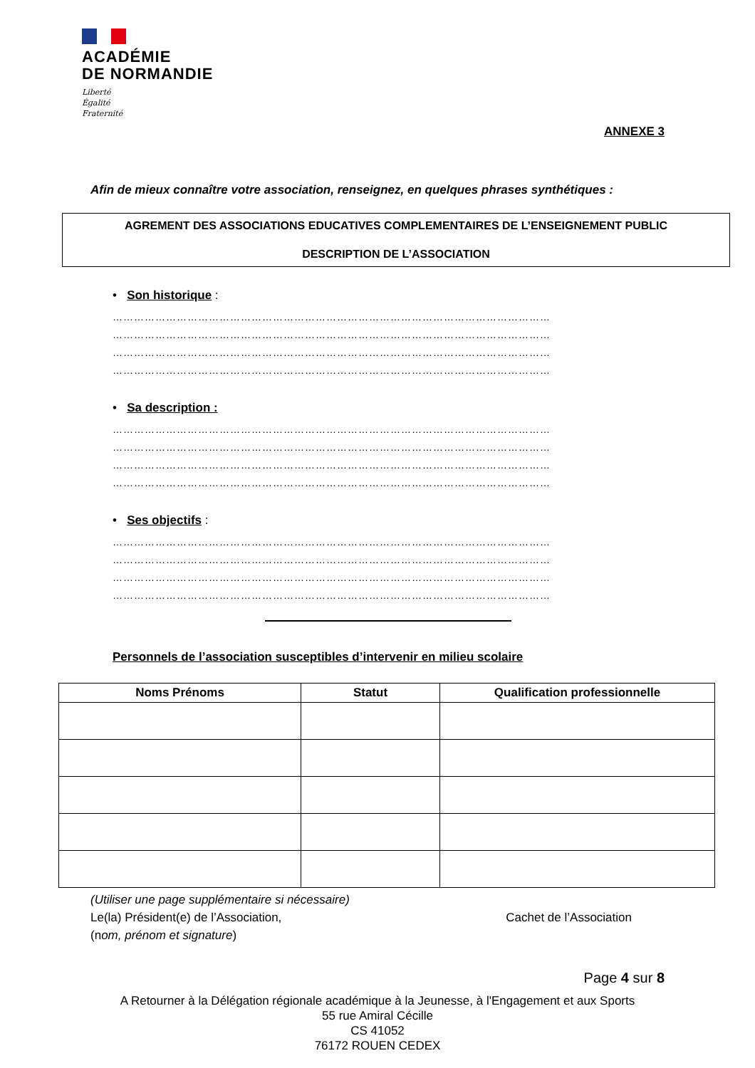ACADÉMIE
DE NORMANDIE
Liberté
Égalité
Fraternité
ANNEXE 3
Afin de mieux connaître votre association, renseignez, en quelques phrases synthétiques :
AGREMENT DES ASSOCIATIONS EDUCATIVES COMPLEMENTAIRES DE L’ENSEIGNEMENT PUBLIC
DESCRIPTION DE L’ASSOCIATION
• Son historique :
……………………………………………………………………………………………………………
……………………………………………………………………………………………………………
……………………………………………………………………………………………………………
……………………………………………………………………………………………………………
• Sa description :
……………………………………………………………………………………………………………
……………………………………………………………………………………………………………
……………………………………………………………………………………………………………
……………………………………………………………………………………………………………
• Ses objectifs :
……………………………………………………………………………………………………………
……………………………………………………………………………………………………………
……………………………………………………………………………………………………………
……………………………………………………………………………………………………………
Personnels de l’association susceptibles d’intervenir en milieu scolaire
| Noms Prénoms | Statut | Qualification professionnelle |
| --- | --- | --- |
(Utiliser une page supplémentaire si nécessaire)
Le(la) Président(e) de l’Association, Cachet de l’Association
(nom, prénom et signature)
Page 4 sur 8
A Retourner à la Délégation régionale académique à la Jeunesse, à l'Engagement et aux Sports
55 rue Amiral Cécille
CS 41052
76172 ROUEN CEDEX